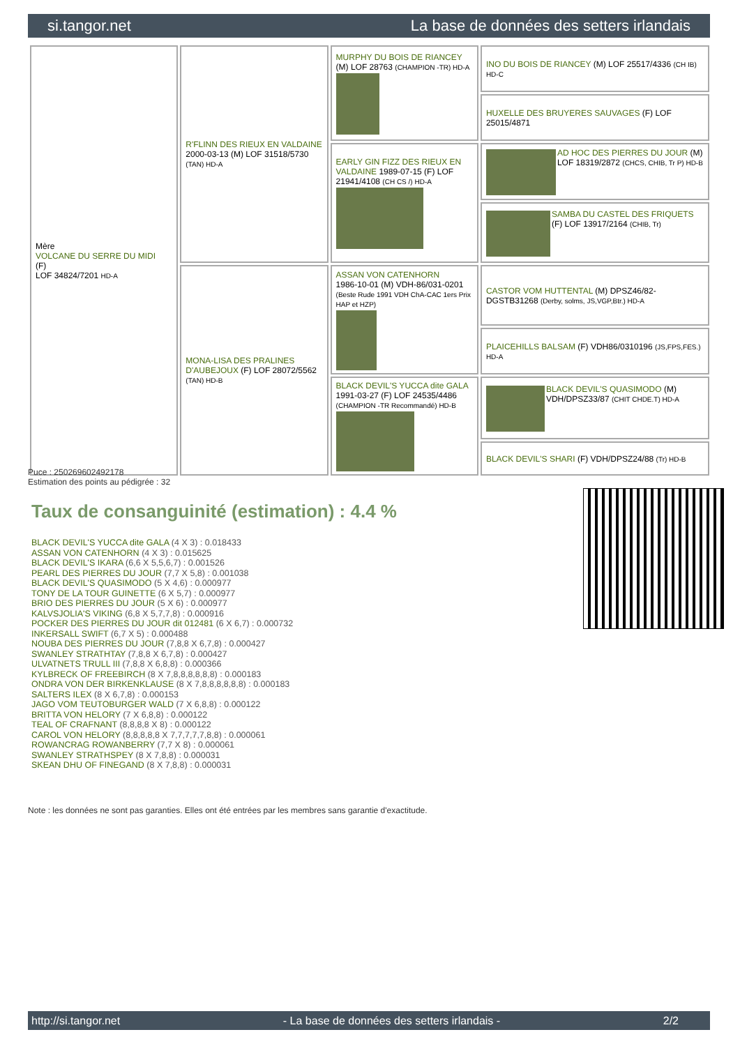si.tangor.net La base de données des setters irlandais
| Mère VOLCANE DU SERRE DU MIDI (F) LOF 34824/7201 HD-A | R'FLINN DES RIEUX EN VALDAINE 2000-03-13 (M) LOF 31518/5730 (TAN) HD-A | MURPHY DU BOIS DE RIANCEY (M) LOF 28763 (CHAMPION -TR) HD-A | INO DU BOIS DE RIANCEY (M) LOF 25517/4336 (CH IB) HD-C |
| | | | HUXELLE DES BRUYERES SAUVAGES (F) LOF 25015/4871 |
| | | EARLY GIN FIZZ DES RIEUX EN VALDAINE 1989-07-15 (F) LOF 21941/4108 (CH CS /) HD-A | AD HOC DES PIERRES DU JOUR (M) LOF 18319/2872 (CHCS, CHIB, Tr P) HD-B |
| | | | SAMBA DU CASTEL DES FRIQUETS (F) LOF 13917/2164 (CHIB, Tr) |
| | MONA-LISA DES PRALINES D'AUBEJOUX (F) LOF 28072/5562 (TAN) HD-B | ASSAN VON CATENHORN 1986-10-01 (M) VDH-86/031-0201 (Beste Rude 1991 VDH ChA-CAC 1ers Prix HAP et HZP) | CASTOR VOM HUTTENTAL (M) DPSZ46/82-DGSTB31268 (Derby, solms, JS,VGP,Btr.) HD-A |
| | | | PLAICEHILLS BALSAM (F) VDH86/0310196 (JS,FPS,FES.) HD-A |
| | | BLACK DEVIL'S YUCCA dite GALA 1991-03-27 (F) LOF 24535/4486 (CHAMPION -TR Recommandé) HD-B | BLACK DEVIL'S QUASIMODO (M) VDH/DPSZ33/87 (CHIT CHDE.T) HD-A |
| | | | BLACK DEVIL'S SHARI (F) VDH/DPSZ24/88 (Tr) HD-B |
Puce : 250269602492178
Estimation des points au pédigrée : 32
Taux de consanguinité (estimation) : 4.4 %
BLACK DEVIL'S YUCCA dite GALA (4 X 3) : 0.018433
ASSAN VON CATENHORN (4 X 3) : 0.015625
BLACK DEVIL'S IKARA (6,6 X 5,5,6,7) : 0.001526
PEARL DES PIERRES DU JOUR (7,7 X 5,8) : 0.001038
BLACK DEVIL'S QUASIMODO (5 X 4,6) : 0.000977
TONY DE LA TOUR GUINETTE (6 X 5,7) : 0.000977
BRIO DES PIERRES DU JOUR (5 X 6) : 0.000977
KALVSJOLIA'S VIKING (6,8 X 5,7,7,8) : 0.000916
POCKER DES PIERRES DU JOUR dit 012481 (6 X 6,7) : 0.000732
INKERSALL SWIFT (6,7 X 5) : 0.000488
NOUBA DES PIERRES DU JOUR (7,8,8 X 6,7,8) : 0.000427
SWANLEY STRATHTAY (7,8,8 X 6,7,8) : 0.000427
ULVATNETS TRULL III (7,8,8 X 6,8,8) : 0.000366
KYLBRECK OF FREEBIRCH (8 X 7,8,8,8,8,8,8) : 0.000183
ONDRA VON DER BIRKENKLAUSE (8 X 7,8,8,8,8,8,8) : 0.000183
SALTERS ILEX (8 X 6,7,8) : 0.000153
JAGO VOM TEUTOBURGER WALD (7 X 6,8,8) : 0.000122
BRITTA VON HELORY (7 X 6,8,8) : 0.000122
TEAL OF CRAFNANT (8,8,8,8 X 8) : 0.000122
CAROL VON HELORY (8,8,8,8,8 X 7,7,7,7,7,8,8) : 0.000061
ROWANCRAG ROWANBERRY (7,7 X 8) : 0.000061
SWANLEY STRATHSPEY (8 X 7,8,8) : 0.000031
SKEAN DHU OF FINEGAND (8 X 7,8,8) : 0.000031
Note : les données ne sont pas garanties. Elles ont été entrées par les membres sans garantie d'exactitude.
http://si.tangor.net - La base de données des setters irlandais - 2/2